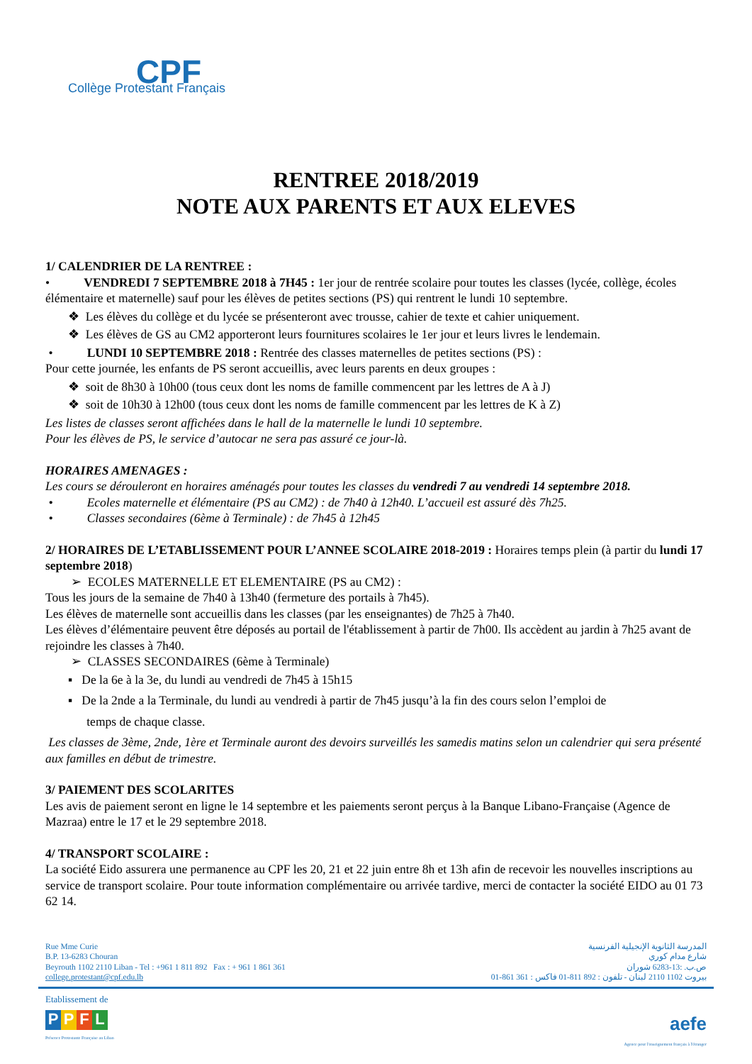CPF
Collège Protestant Français
RENTREE 2018/2019
NOTE AUX PARENTS ET AUX ELEVES
1/ CALENDRIER DE LA RENTREE :
• VENDREDI 7 SEPTEMBRE 2018 à 7H45 : 1er jour de rentrée scolaire pour toutes les classes (lycée, collège, écoles élémentaire et maternelle) sauf pour les élèves de petites sections (PS) qui rentrent le lundi 10 septembre.
❖ Les élèves du collège et du lycée se présenteront avec trousse, cahier de texte et cahier uniquement.
❖ Les élèves de GS au CM2 apporteront leurs fournitures scolaires le 1er jour et leurs livres le lendemain.
• LUNDI 10 SEPTEMBRE 2018 : Rentrée des classes maternelles de petites sections (PS) :
Pour cette journée, les enfants de PS seront accueillis, avec leurs parents en deux groupes :
❖ soit de 8h30 à 10h00 (tous ceux dont les noms de famille commencent par les lettres de A à J)
❖ soit de 10h30 à 12h00 (tous ceux dont les noms de famille commencent par les lettres de K à Z)
Les listes de classes seront affichées dans le hall de la maternelle le lundi 10 septembre.
Pour les élèves de PS, le service d’autocar ne sera pas assuré ce jour-là.
HORAIRES AMENAGES :
Les cours se dérouleront en horaires aménagés pour toutes les classes du vendredi 7 au vendredi 14 septembre 2018.
• Ecoles maternelle et élémentaire (PS au CM2) : de 7h40 à 12h40. L’accueil est assuré dès 7h25.
• Classes secondaires (6ème à Terminale) : de 7h45 à 12h45
2/ HORAIRES DE L’ETABLISSEMENT POUR L’ANNEE SCOLAIRE 2018-2019 : Horaires temps plein (à partir du lundi 17 septembre 2018)
➢ ECOLES MATERNELLE ET ELEMENTAIRE (PS au CM2) :
Tous les jours de la semaine de 7h40 à 13h40 (fermeture des portails à 7h45).
Les élèves de maternelle sont accueillis dans les classes (par les enseignantes) de 7h25 à 7h40.
Les élèves d’élémentaire peuvent être déposés au portail de l'établissement à partir de 7h00. Ils accèdent au jardin à 7h25 avant de rejoindre les classes à 7h40.
➢ CLASSES SECONDAIRES (6ème à Terminale)
▪ De la 6e à la 3e, du lundi au vendredi de 7h45 à 15h15
▪ De la 2nde a la Terminale, du lundi au vendredi à partir de 7h45 jusqu’à la fin des cours selon l’emploi de
temps de chaque classe.
Les classes de 3ème, 2nde, 1ère et Terminale auront des devoirs surveillés les samedis matins selon un calendrier qui sera présenté aux familles en début de trimestre.
3/ PAIEMENT DES SCOLARITES
Les avis de paiement seront en ligne le 14 septembre et les paiements seront perçus à la Banque Libano-Française (Agence de Mazraa) entre le 17 et le 29 septembre 2018.
4/ TRANSPORT SCOLAIRE :
La société Eido assurera une permanence au CPF les 20, 21 et 22 juin entre 8h et 13h afin de recevoir les nouvelles inscriptions au service de transport scolaire. Pour toute information complémentaire ou arrivée tardive, merci de contacter la société EIDO au 01 73 62 14.
Rue Mme Curie
B.P. 13-6283 Chouran
Beyrouth 1102 2110 Liban - Tel : +961 1 811 892 Fax : + 961 1 861 361
college.protestant@cpf.edu.lb
المدرسة الثانوية الإنجيلية الفرنسية
شارع مدام كوري
ص.ب. :13-6283 شوران
بيروت 1102 2110 لبنان - تلفون : 892 811-01 فاكس : 361 861-01
Etablissement de
PPFL
Présence Protestante Française au Liban
aefe
Agence pour l'enseignement français à l'étranger